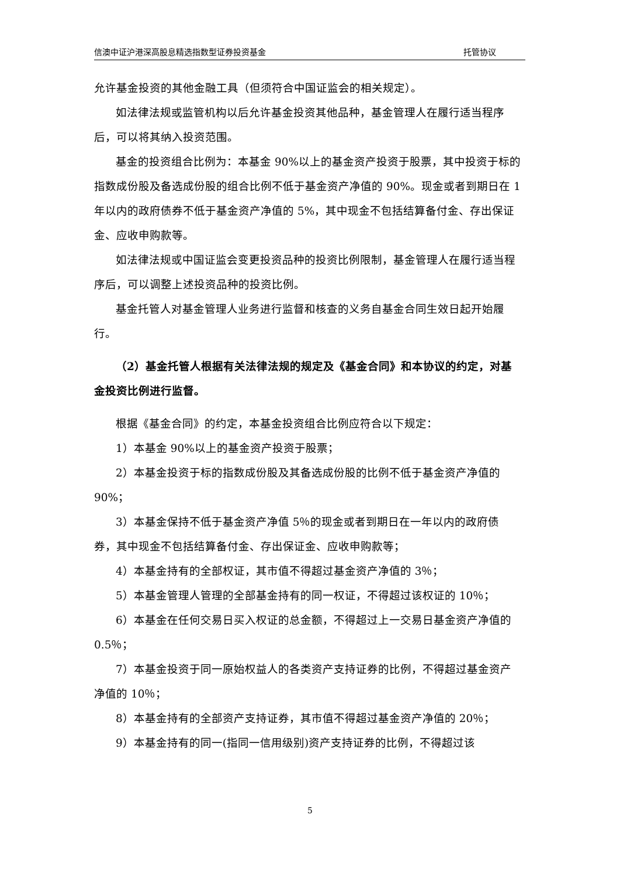信澳中证沪港深高股息精选指数型证券投资基金 托管协议
允许基金投资的其他金融工具（但须符合中国证监会的相关规定）。
如法律法规或监管机构以后允许基金投资其他品种，基金管理人在履行适当程序后，可以将其纳入投资范围。
基金的投资组合比例为：本基金 90%以上的基金资产投资于股票，其中投资于标的指数成份股及备选成份股的组合比例不低于基金资产净值的 90%。现金或者到期日在 1 年以内的政府债券不低于基金资产净值的 5%，其中现金不包括结算备付金、存出保证金、应收申购款等。
如法律法规或中国证监会变更投资品种的投资比例限制，基金管理人在履行适当程序后，可以调整上述投资品种的投资比例。
基金托管人对基金管理人业务进行监督和核查的义务自基金合同生效日起开始履行。
（2）基金托管人根据有关法律法规的规定及《基金合同》和本协议的约定，对基金投资比例进行监督。
根据《基金合同》的约定，本基金投资组合比例应符合以下规定：
1）本基金 90%以上的基金资产投资于股票；
2）本基金投资于标的指数成份股及其备选成份股的比例不低于基金资产净值的 90%；
3）本基金保持不低于基金资产净值 5％的现金或者到期日在一年以内的政府债券，其中现金不包括结算备付金、存出保证金、应收申购款等；
4）本基金持有的全部权证，其市值不得超过基金资产净值的 3％；
5）本基金管理人管理的全部基金持有的同一权证，不得超过该权证的 10％；
6）本基金在任何交易日买入权证的总金额，不得超过上一交易日基金资产净值的 0.5％；
7）本基金投资于同一原始权益人的各类资产支持证券的比例，不得超过基金资产净值的 10％；
8）本基金持有的全部资产支持证券，其市值不得超过基金资产净值的 20％；
9）本基金持有的同一(指同一信用级别)资产支持证券的比例，不得超过该
5